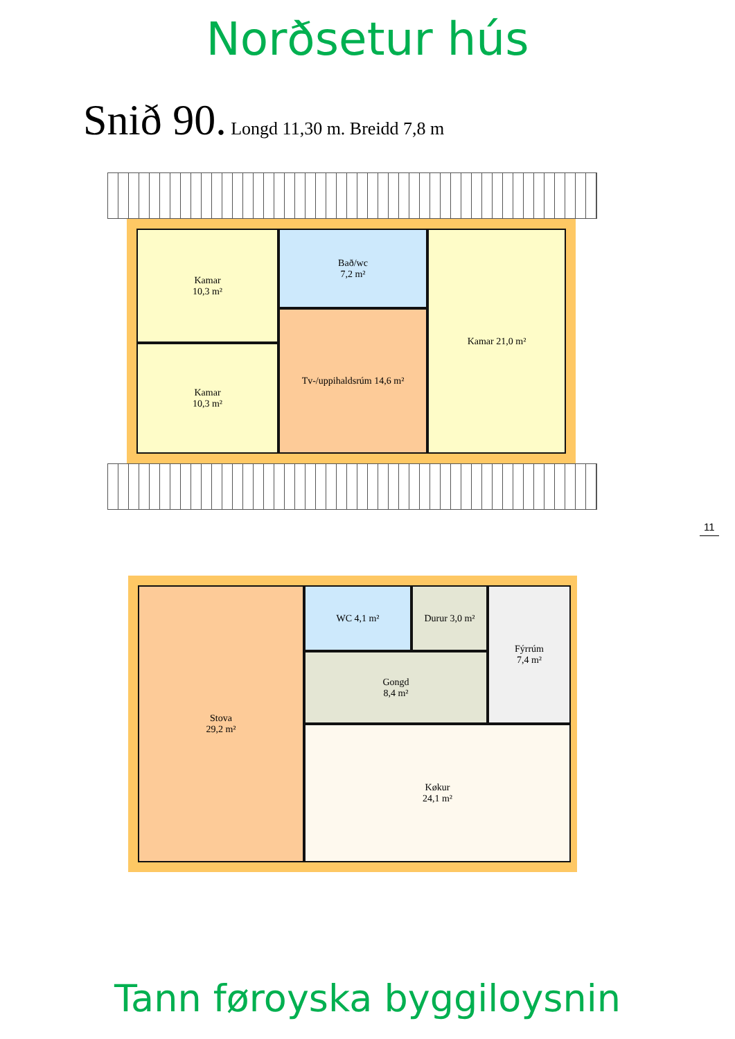Norðsetur hús
Snið 90. Longd 11,30 m. Breidd 7,8 m
Kamar
10,3 m²
Kamar
10,3 m²
Bað/wc
7,2 m²
Tv-/uppihaldsrúm 14,6 m²
Kamar 21,0 m²
11
Stova
29,2 m²
WC 4,1 m² Durur 3,0 m²
Gongd
8,4 m²
Fýrrúm
7,4 m²
Køkur
24,1 m²
Tann føroyska byggiloysnin